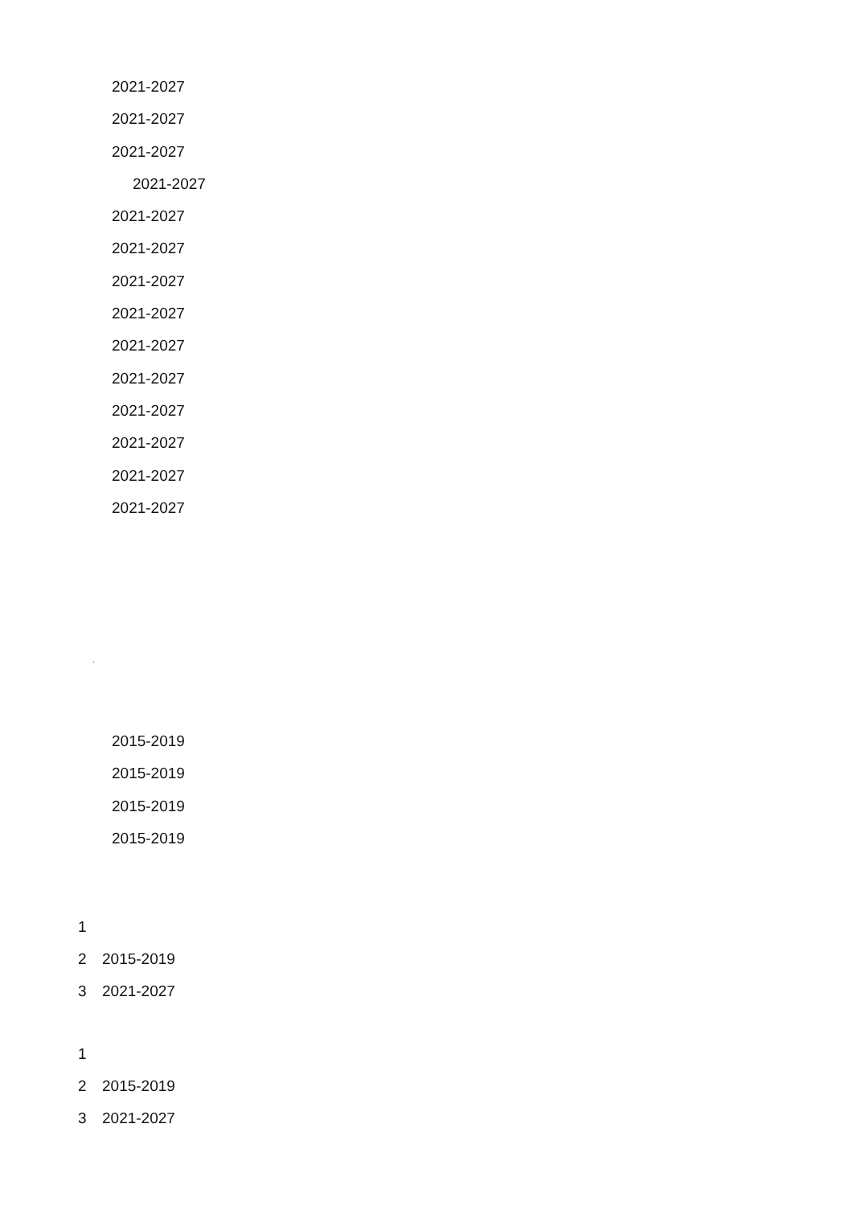2021-2027
2021-2027
2021-2027
2021-2027
2021-2027
2021-2027
2021-2027
2021-2027
2021-2027
2021-2027
2021-2027
2021-2027
2021-2027
2021-2027
.
2015-2019
2015-2019
2015-2019
2015-2019
1
2 2015-2019
3 2021-2027
1
2 2015-2019
3 2021-2027